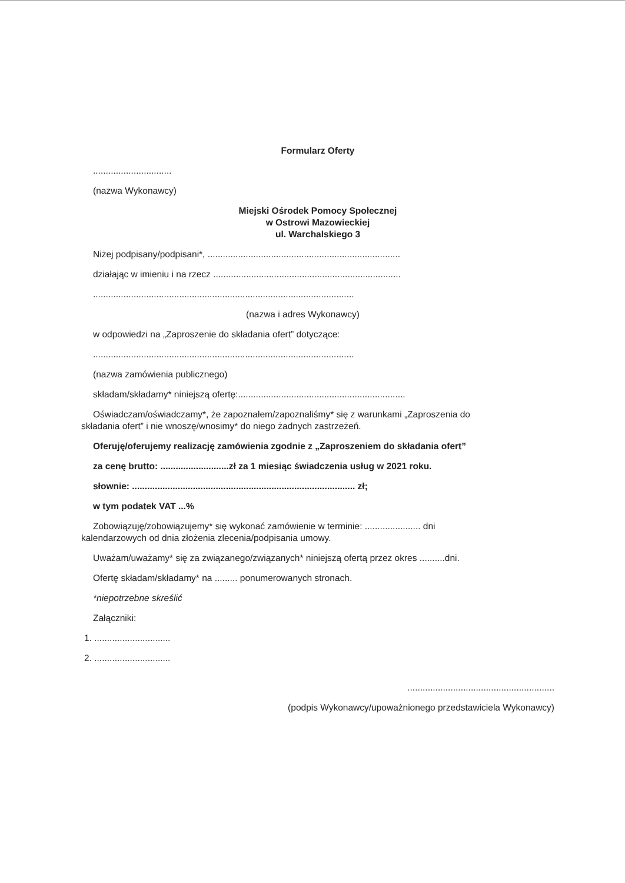Formularz Oferty
...............................
(nazwa Wykonawcy)
Miejski Ośrodek Pomocy Społecznej
w Ostrowi Mazowieckiej
ul. Warchalskiego 3
Niżej podpisany/podpisani*, ............................................................................
działając w imieniu i na rzecz ..........................................................................
.......................................................................................................
(nazwa i adres Wykonawcy)
w odpowiedzi na „Zaproszenie do składania ofert” dotyczące:
.......................................................................................................
(nazwa zamówienia publicznego)
składam/składamy* niniejszą ofertę:..................................................................
Oświadczam/oświadczamy*, że zapoznałem/zapoznaliśmy* się z warunkami „Zaproszenia do
składania ofert” i nie wnoszę/wnosimy* do niego żadnych zastrzeżeń.
Oferuję/oferujemy realizację zamówienia zgodnie z „Zaproszeniem do składania ofert”
za cenę brutto: ...........................zł za 1 miesiąc świadczenia usług w 2021 roku.
słownie: ........................................................................................ zł;
w tym podatek VAT ...%
Zobowiązuję/zobowiązujemy* się wykonać zamówienie w terminie: ...................... dni
kalendarzowych od dnia złożenia zlecenia/podpisania umowy.
Uważam/uważamy* się za związanego/związanych* niniejszą ofertą przez okres ..........dni.
Ofertę składam/składamy* na ......... ponumerowanych stronach.
*niepotrzebne skreślić
Załączniki:
1. ..............................
2. ..............................
..........................................................
(podpis Wykonawcy/upoważnionego przedstawiciela Wykonawcy)